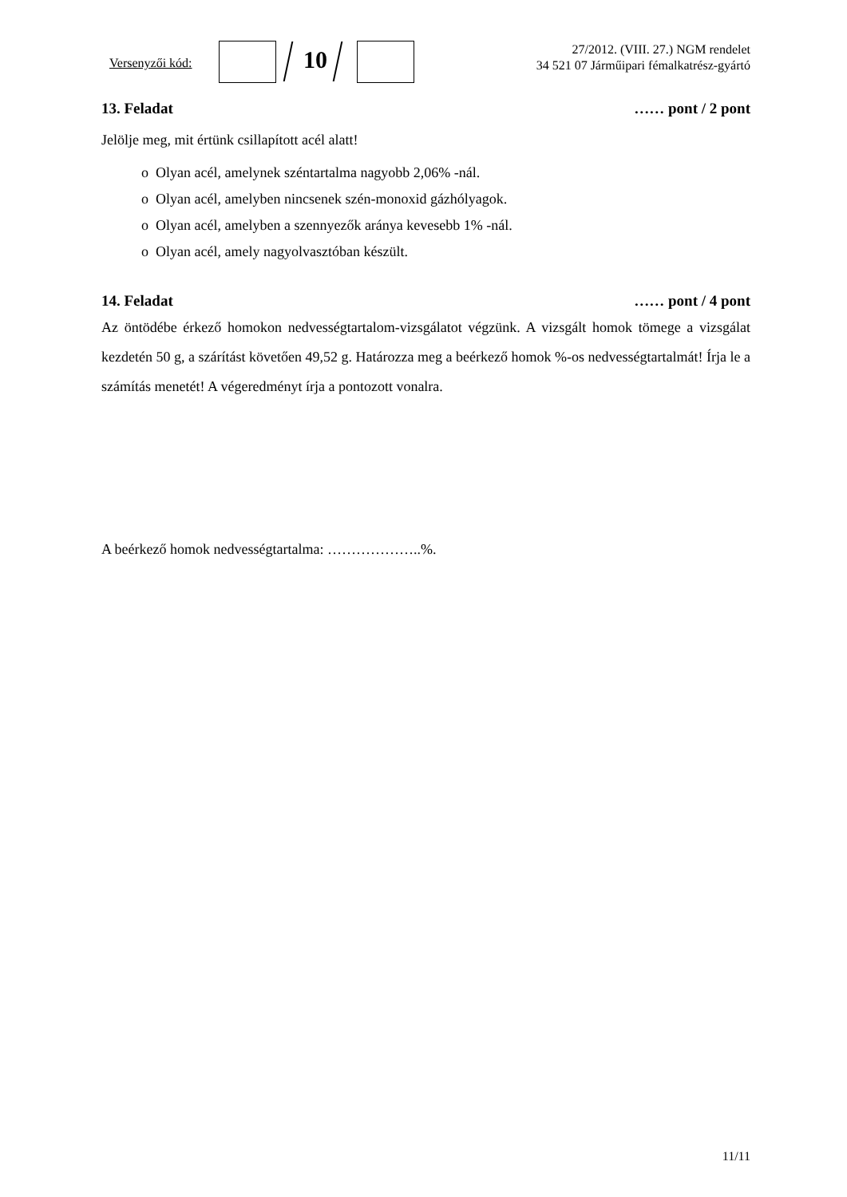Versenyzői kód: 10
27/2012. (VIII. 27.) NGM rendelet
34 521 07 Járműipari fémalkatrész-gyártó
13. Feladat …… pont / 2 pont
Jelölje meg, mit értünk csillapított acél alatt!
o Olyan acél, amelynek széntartalma nagyobb 2,06% -nál.
o Olyan acél, amelyben nincsenek szén-monoxid gázhólyagok.
o Olyan acél, amelyben a szennyezők aránya kevesebb 1% -nál.
o Olyan acél, amely nagyolvasztóban készült.
14. Feladat …… pont / 4 pont
Az öntödébe érkező homokon nedvességtartalom-vizsgálatot végzünk. A vizsgált homok tömege a vizsgálat kezdetén 50 g, a szárítást követően 49,52 g. Határozza meg a beérkező homok %-os nedvességtartalmát! Írja le a számítás menetét! A végeredményt írja a pontozott vonalra.
A beérkező homok nedvességtartalma: ………………..%.
11/11